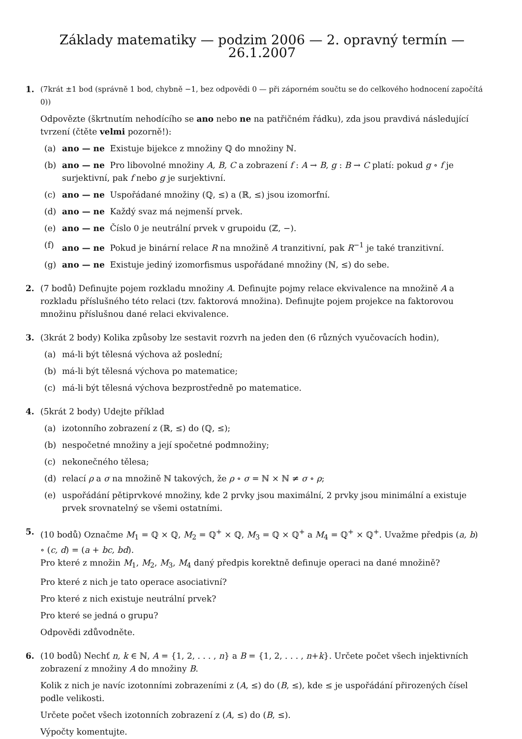Základy matematiky — podzim 2006 — 2. opravný termín — 26.1.2007
1. (7krát ±1 bod (správně 1 bod, chybně −1, bez odpovědi 0 — při záporném součtu se do celkového hodnocení započítá 0))
Odpovězte (škrtnutím nehodícího se ano nebo ne na patřičném řádku), zda jsou pravdivá následující tvrzení (čtěte velmi pozorně!):
(a) ano — ne Existuje bijekce z množiny ℚ do množiny ℕ.
(b) ano — ne Pro libovolné množiny A, B, C a zobrazení f : A → B, g : B → C platí: pokud g ∘ f je surjektivní, pak f nebo g je surjektivní.
(c) ano — ne Uspořádané množiny (ℚ, ≤) a (ℝ, ≤) jsou izomorfní.
(d) ano — ne Každý svaz má nejmenší prvek.
(e) ano — ne Číslo 0 je neutrální prvek v grupoidu (ℤ, −).
(f) ano — ne Pokud je binární relace R na množině A tranzitivní, pak R<sup>−1</sup> je také tranzitivní.
(g) ano — ne Existuje jediný izomorfismus uspořádané množiny (ℕ, ≤) do sebe.
2. (7 bodů) Definujte pojem rozkladu množiny A. Definujte pojmy relace ekvivalence na množině A a rozkladu příslušného této relaci (tzv. faktorová množina). Definujte pojem projekce na faktorovou množinu příslušnou dané relaci ekvivalence.
3. (3krát 2 body) Kolika způsoby lze sestavit rozvrh na jeden den (6 různých vyučovacích hodin),
(a) má-li být tělesná výchova až poslední;
(b) má-li být tělesná výchova po matematice;
(c) má-li být tělesná výchova bezprostředně po matematice.
4. (5krát 2 body) Udejte příklad
(a) izotonního zobrazení z (ℝ, ≤) do (ℚ, ≤);
(b) nespočetné množiny a její spočetné podmnožiny;
(c) nekonečného tělesa;
(d) relací ρ a σ na množině ℕ takových, že ρ ∘ σ = ℕ × ℕ ≠ σ ∘ ρ;
(e) uspořádání pětiprvkové množiny, kde 2 prvky jsou maximální, 2 prvky jsou minimální a existuje prvek srovnatelný se všemi ostatními.
5. (10 bodů) Označme M<sub>1</sub> = ℚ × ℚ, M<sub>2</sub> = ℚ<sup>+</sup> × ℚ, M<sub>3</sub> = ℚ × ℚ<sup>+</sup> a M<sub>4</sub> = ℚ<sup>+</sup> × ℚ<sup>+</sup>. Uvažme předpis (a, b) ∘ (c, d) = (a + bc, bd).
Pro které z množin M<sub>1</sub>, M<sub>2</sub>, M<sub>3</sub>, M<sub>4</sub> daný předpis korektně definuje operaci na dané množině?
Pro které z nich je tato operace asociativní?
Pro které z nich existuje neutrální prvek?
Pro které se jedná o grupu?
Odpovědi zdůvodněte.
6. (10 bodů) Nechť n, k ∈ ℕ, A = {1, 2, . . . , n} a B = {1, 2, . . . , n+k}. Určete počet všech injektivních zobrazení z množiny A do množiny B.
Kolik z nich je navíc izotonními zobrazeními z (A, ≤) do (B, ≤), kde ≤ je uspořádání přirozených čísel podle velikosti.
Určete počet všech izotonních zobrazení z (A, ≤) do (B, ≤).
Výpočty komentujte.